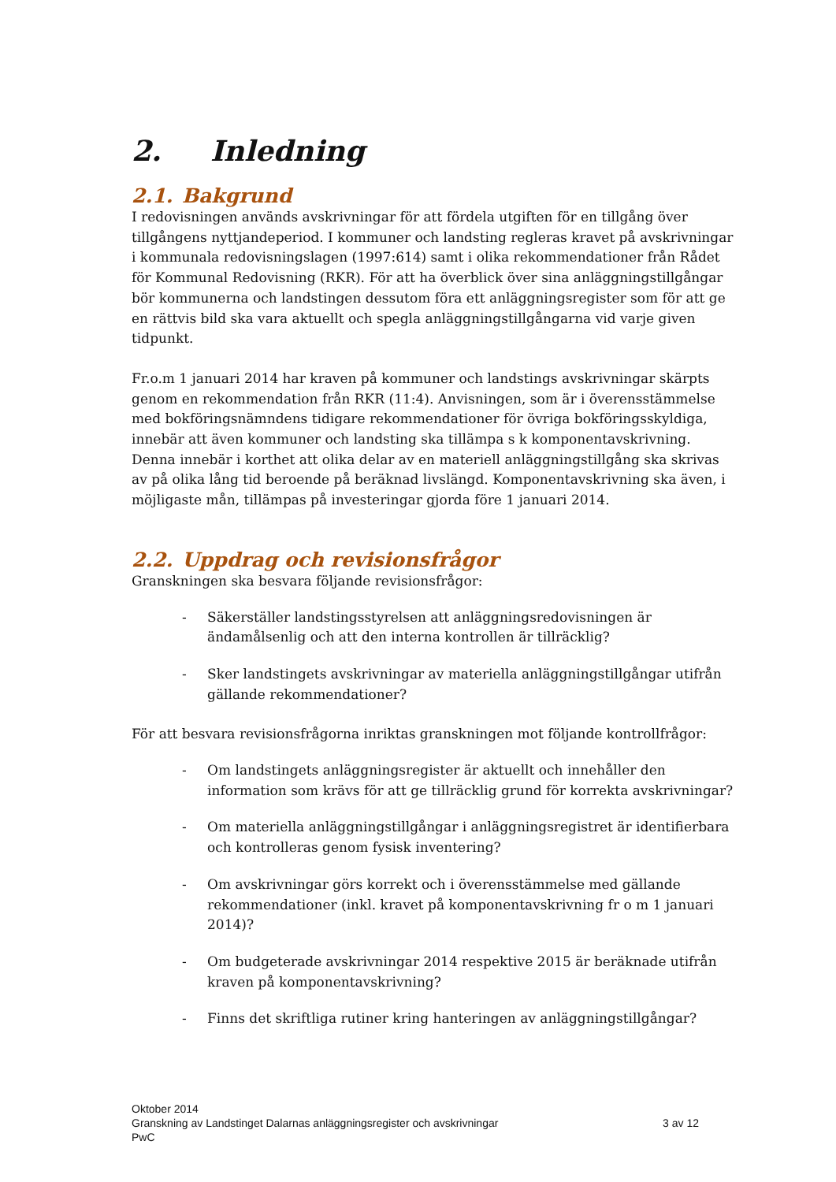2. Inledning
2.1. Bakgrund
I redovisningen används avskrivningar för att fördela utgiften för en tillgång över tillgångens nyttjandeperiod. I kommuner och landsting regleras kravet på avskrivningar i kommunala redovisningslagen (1997:614) samt i olika rekommendationer från Rådet för Kommunal Redovisning (RKR). För att ha överblick över sina anläggningstillgångar bör kommunerna och landstingen dessutom föra ett anläggningsregister som för att ge en rättvis bild ska vara aktuellt och spegla anläggningstillgångarna vid varje given tidpunkt.
Fr.o.m 1 januari 2014 har kraven på kommuner och landstings avskrivningar skärpts genom en rekommendation från RKR (11:4). Anvisningen, som är i överensstämmelse med bokföringsnämndens tidigare rekommendationer för övriga bokföringsskyldiga, innebär att även kommuner och landsting ska tillämpa s k komponentavskrivning. Denna innebär i korthet att olika delar av en materiell anläggningstillgång ska skrivas av på olika lång tid beroende på beräknad livslängd. Komponentavskrivning ska även, i möjligaste mån, tillämpas på investeringar gjorda före 1 januari 2014.
2.2. Uppdrag och revisionsfrågor
Granskningen ska besvara följande revisionsfrågor:
- Säkerställer landstingsstyrelsen att anläggningsredovisningen är ändamålsenlig och att den interna kontrollen är tillräcklig?
- Sker landstingets avskrivningar av materiella anläggningstillgångar utifrån gällande rekommendationer?
För att besvara revisionsfrågorna inriktas granskningen mot följande kontrollfrågor:
- Om landstingets anläggningsregister är aktuellt och innehåller den information som krävs för att ge tillräcklig grund för korrekta avskrivningar?
- Om materiella anläggningstillgångar i anläggningsregistret är identifierbara och kontrolleras genom fysisk inventering?
- Om avskrivningar görs korrekt och i överensstämmelse med gällande rekommendationer (inkl. kravet på komponentavskrivning fr o m 1 januari 2014)?
- Om budgeterade avskrivningar 2014 respektive 2015 är beräknade utifrån kraven på komponentavskrivning?
- Finns det skriftliga rutiner kring hanteringen av anläggningstillgångar?
Oktober 2014
Granskning av Landstinget Dalarnas anläggningsregister och avskrivningar 3 av 12
PwC